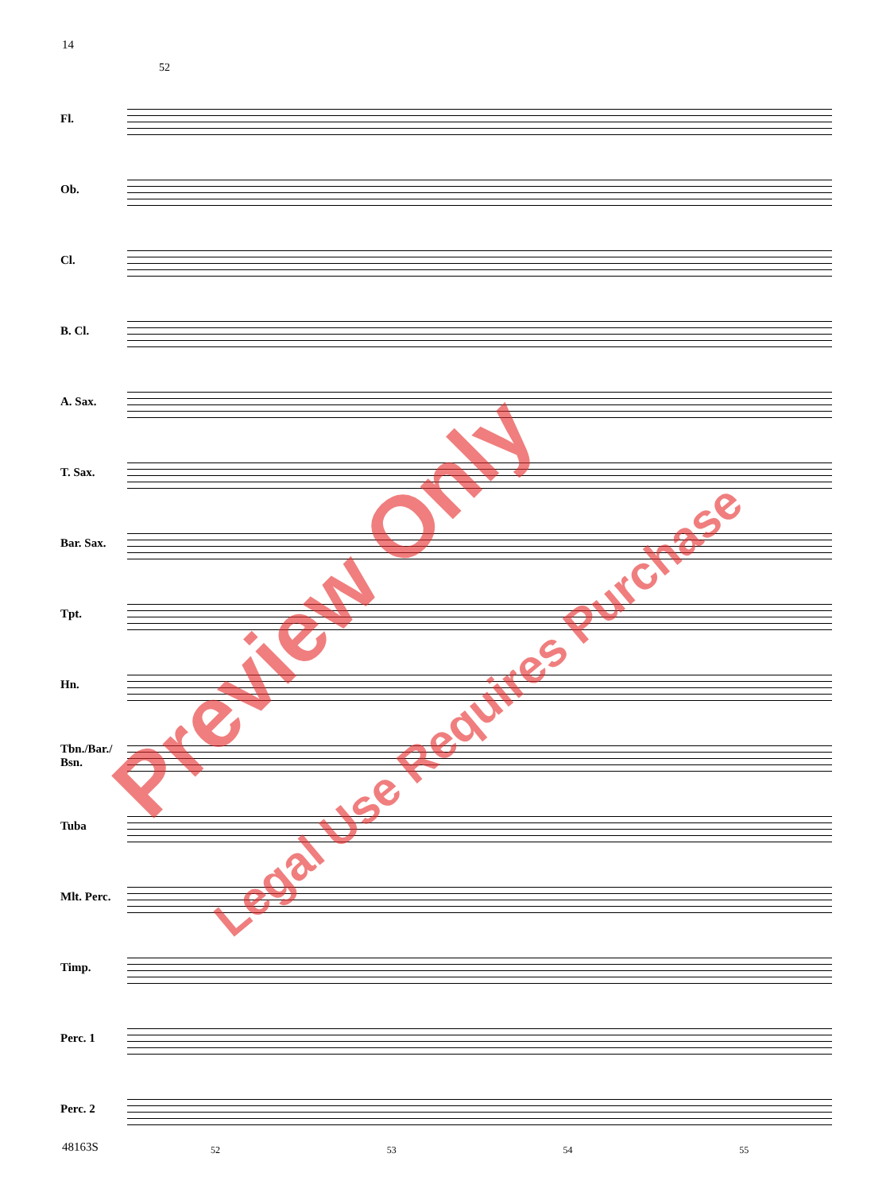14
52
Fl.
Ob.
Cl.
B. Cl.
A. Sax.
T. Sax.
Bar. Sax.
Tpt.
Hn.
Tbn./Bar./ Bsn.
Tuba
Mlt. Perc.
Timp.
Perc. 1
Perc. 2
52 53 54 55
48163S
Preview Only
Legal Use Requires Purchase